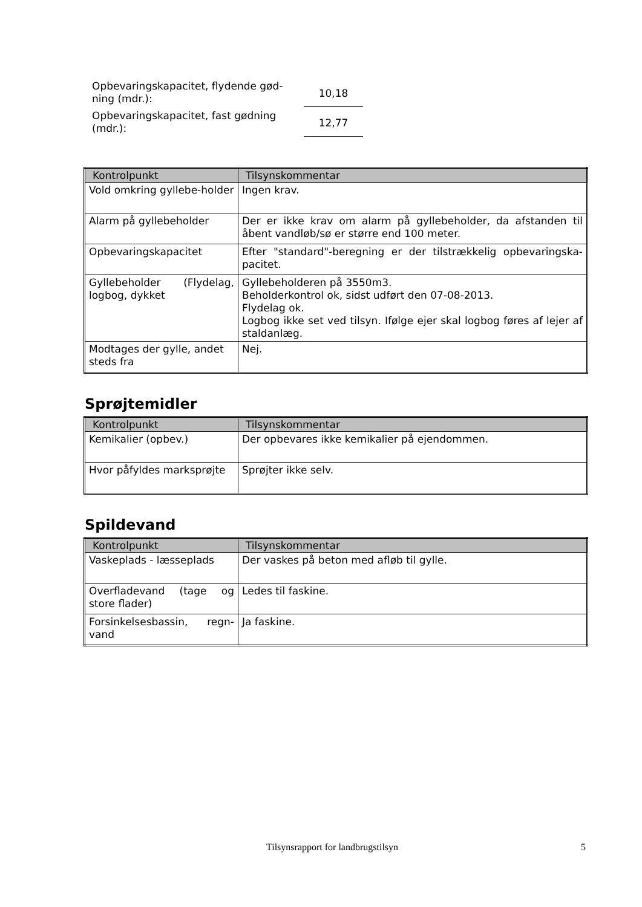Opbevaringskapacitet, flydende gød-
ning (mdr.):
10,18
Opbevaringskapacitet, fast gødning
(mdr.):
12,77
| Kontrolpunkt | Tilsynskommentar |
| --- | --- |
| Vold omkring gyllebe-holder | Ingen krav. |
| Alarm på gyllebeholder | Der er ikke krav om alarm på gyllebeholder, da afstanden til åbent vandløb/sø er større end 100 meter. |
| Opbevaringskapacitet | Efter "standard"-beregning er der tilstrækkelig opbevaringska-pacitet. |
| Gyllebeholder (Flydelag, logbog, dykket | Gyllebeholderen på 3550m3. Beholderkontrol ok, sidst udført den 07-08-2013. Flydelag ok. Logbog ikke set ved tilsyn. Ifølge ejer skal logbog føres af lejer af staldanlæg. |
| Modtages der gylle, andet steds fra | Nej. |
Sprøjtemidler
| Kontrolpunkt | Tilsynskommentar |
| --- | --- |
| Kemikalier (opbev.) | Der opbevares ikke kemikalier på ejendommen. |
| Hvor påfyldes marksprøjte | Sprøjter ikke selv. |
Spildevand
| Kontrolpunkt | Tilsynskommentar |
| --- | --- |
| Vaskeplads - læsseplads | Der vaskes på beton med afløb til gylle. |
| Overfladevand (tage og store flader) | Ledes til faskine. |
| Forsinkelsesbassin, regn-vand | Ja faskine. |
Tilsynsrapport for landbrugstilsyn 5